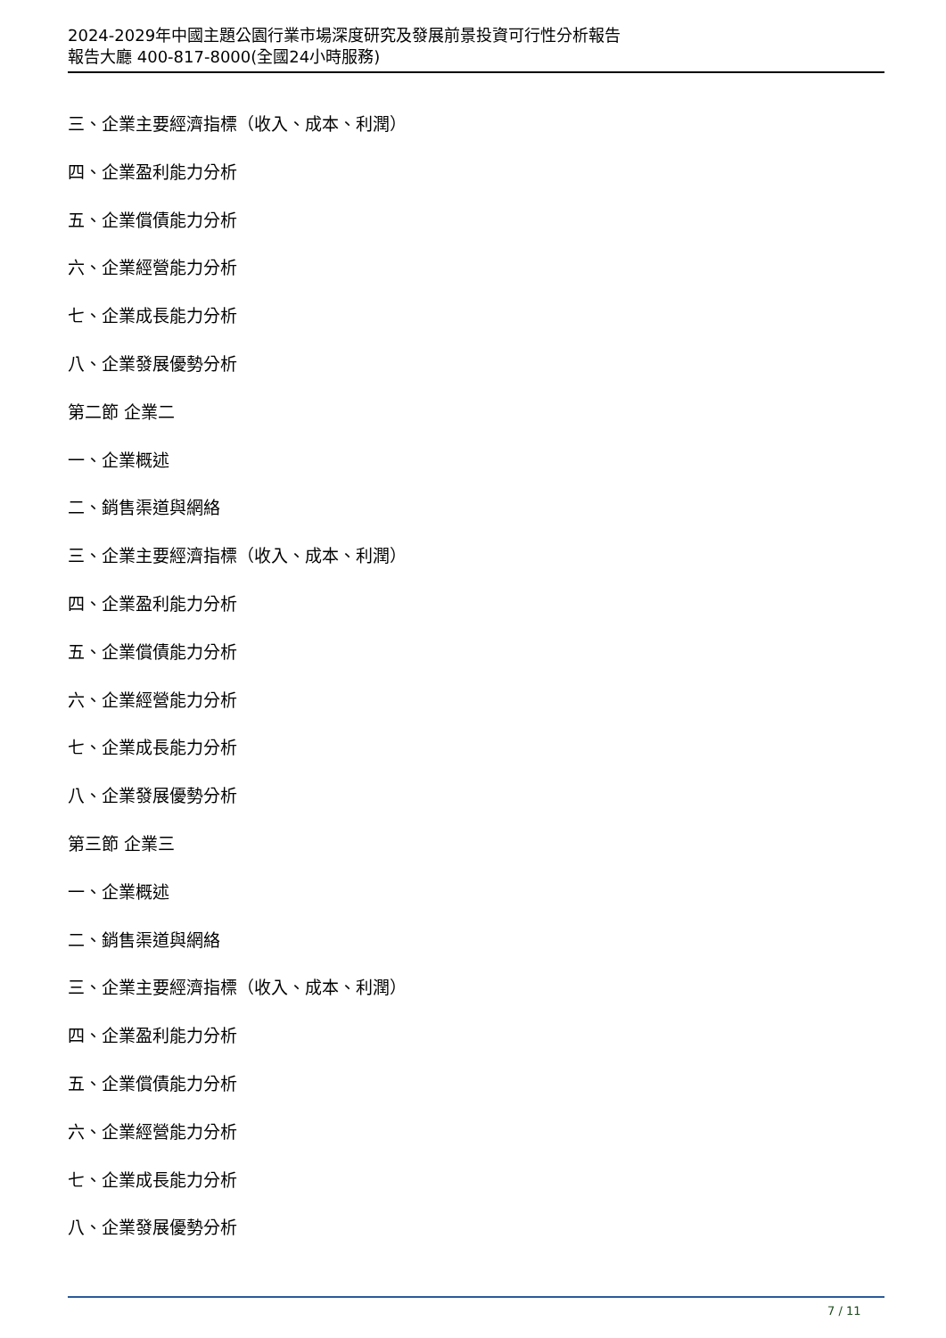2024-2029年中國主題公園行業市場深度研究及發展前景投資可行性分析報告
報告大廳 400-817-8000(全國24小時服務)
三、企業主要經濟指標（收入、成本、利潤）
四、企業盈利能力分析
五、企業償債能力分析
六、企業經營能力分析
七、企業成長能力分析
八、企業發展優勢分析
第二節 企業二
一、企業概述
二、銷售渠道與網絡
三、企業主要經濟指標（收入、成本、利潤）
四、企業盈利能力分析
五、企業償債能力分析
六、企業經營能力分析
七、企業成長能力分析
八、企業發展優勢分析
第三節 企業三
一、企業概述
二、銷售渠道與網絡
三、企業主要經濟指標（收入、成本、利潤）
四、企業盈利能力分析
五、企業償債能力分析
六、企業經營能力分析
七、企業成長能力分析
八、企業發展優勢分析
7 / 11